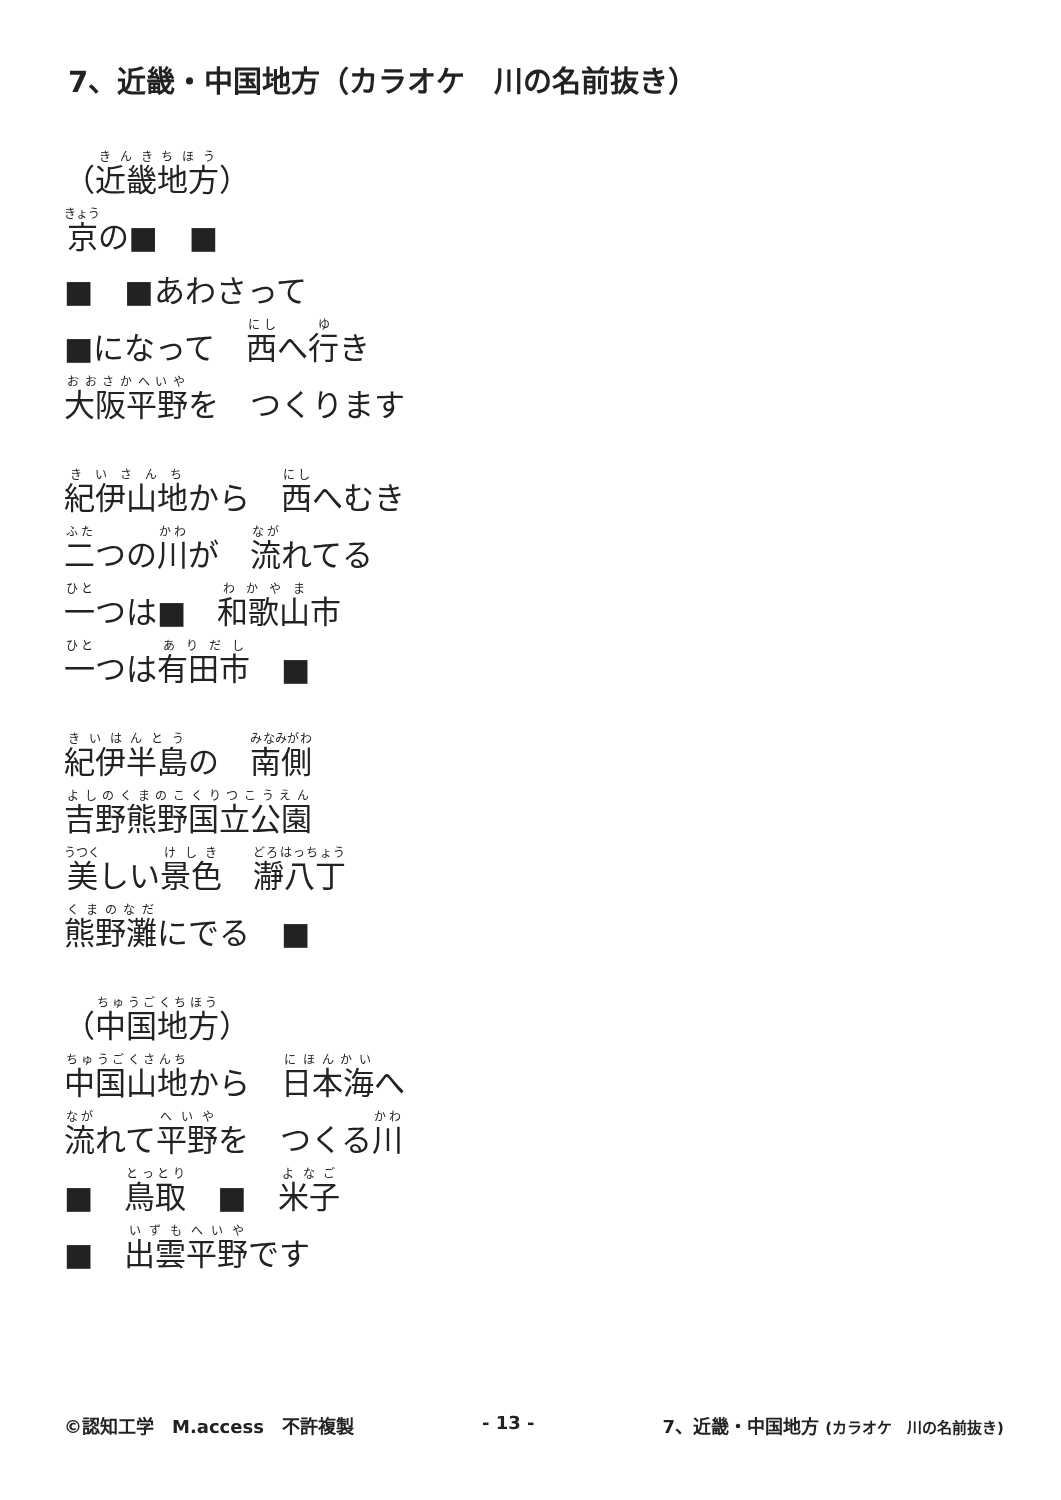7、近畿・中国地方（カラオケ　川の名前抜き）
（近畿地方）
京の■　■
■　■あわさって
■になって　西へ行き
大阪平野を　つくります
紀伊山地から　西へむき
二つの川が　流れてる
一つは■　和歌山市
一つは有田市　■
紀伊半島の　南側
吉野熊野国立公園
美しい景色　瀞八丁
熊野灘にでる　■
（中国地方）
中国山地から　日本海へ
流れて平野を　つくる川
■　鳥取　■　米子
■　出雲平野です
©認知工学　M.access　不許複製 - 13 - 7、近畿・中国地方 (カラオケ　川の名前抜き)